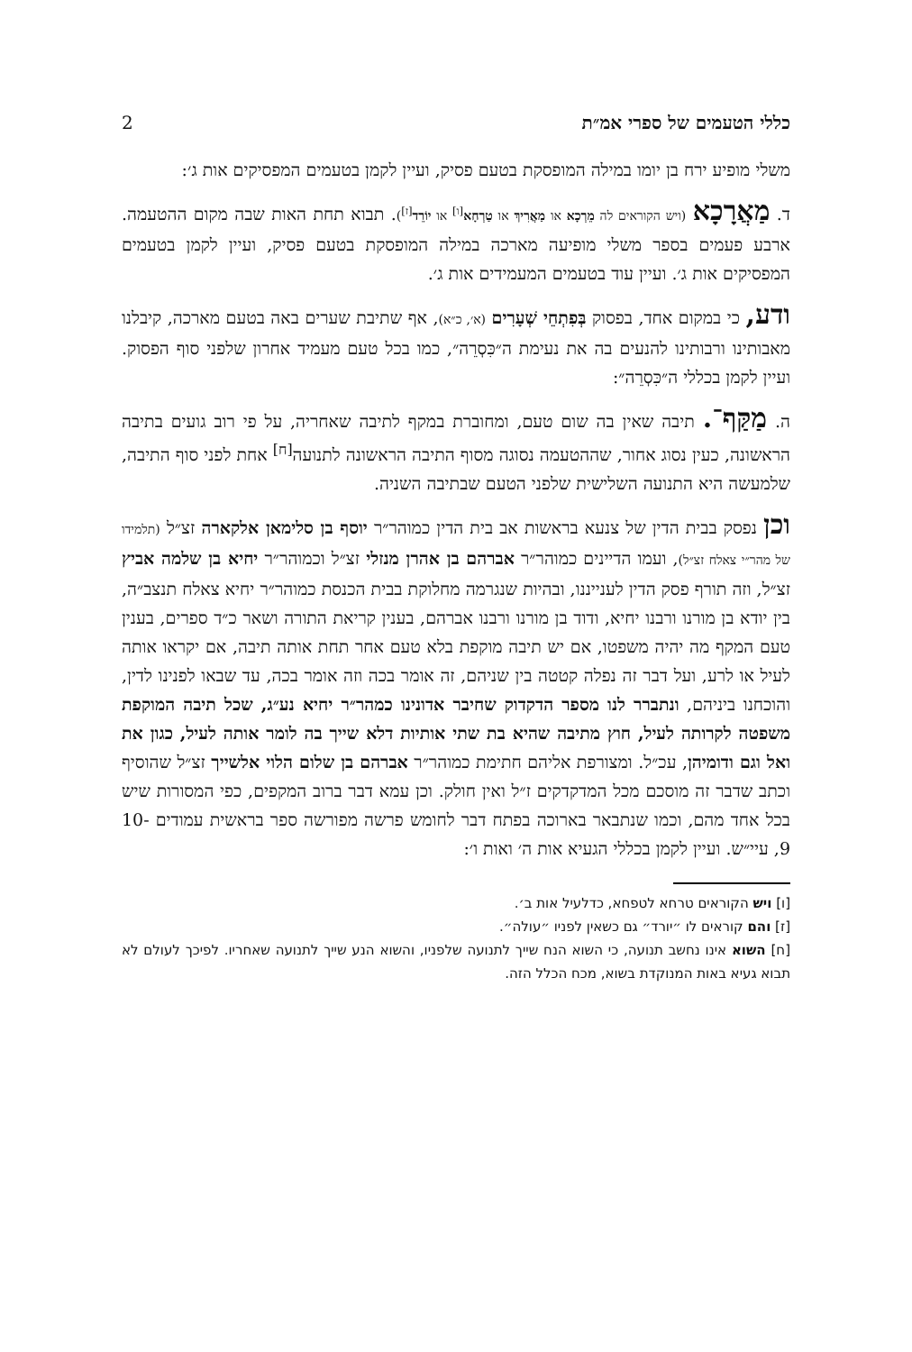כללי הטעמים של ספרי אמ״ת 2
משלי מופיע ירח בן יומו במילה המופסקת בטעם פסיק, ועיין לקמן בטעמים המפסיקים אות ג׳:
ד. מַאֲרָכָא (ויש הקוראים לה מֵרְכָא או מַאֲרִיךְ או טַרְחָא<sup>[ו]</sup> או יוֹרֵד<sup>[ז]</sup>). תבוא תחת האות שבה מקום ההטעמה. ארבע פעמים בספר משלי מופיעה מארכה במילה המופסקת בטעם פסיק, ועיין לקמן בטעמים המפסיקים אות ג׳. ועיין עוד בטעמים המעמידים אות ג׳.
ודע, כי במקום אחד, בפסוק בְּפִתְחֵי שְׁעָרִים (א׳, כ״א), אף שתיבת שערים באה בטעם מארכה, קיבלנו מאבותינו ורבותינו להנעים בה את נעימת ה״כִּסְרֵה״, כמו בכל טעם מעמיד אחרון שלפני סוף הפסוק. ועיין לקמן בכללי ה״כִּסְרֵה״:
ה. מַקַּף־. תיבה שאין בה שום טעם, ומחוברת במקף לתיבה שאחריה, על פי רוב גועים בתיבה הראשונה, כעין נסוג אחור, שההטעמה נסוגה מסוף התיבה הראשונה לתנועה<sup>[ח]</sup> אחת לפני סוף התיבה, שלמעשה היא התנועה השלישית שלפני הטעם שבתיבה השניה.
וכן נפסק בבית הדין של צנעא בראשות אב בית הדין כמוהר״ר יוסף בן סלימאן אלקארה זצ״ל (תלמידו של מהר״י צאלח זצ״ל), ועמו הדיינים כמוהר״ר אברהם בן אהרן מנזלי זצ״ל וכמוהר״ר יחיא בן שלמה אביץ זצ״ל, וזה תורף פסק הדין לענייננו, ובהיות שנגרמה מחלוקת בבית הכנסת כמוהר״ר יחיא צאלח תנצב״ה, בין יודא בן מורנו ורבנו יחיא, ודוד בן מורנו ורבנו אברהם, בענין קריאת התורה ושאר כ״ד ספרים, בענין טעם המקף מה יהיה משפטו, אם יש תיבה מוקפת בלא טעם אחר תחת אותה תיבה, אם יקראו אותה לעיל או לרע, ועל דבר זה נפלה קטטה בין שניהם, זה אומר בכה וזה אומר בכה, עד שבאו לפנינו לדין, והוכחנו ביניהם, ונתברר לנו מספר הדקדוק שחיבר אדונינו כמהר״ר יחיא נע״ג, שכל תיבה המוקפת משפטה לקרותה לעיל, חוץ מתיבה שהיא בת שתי אותיות דלא שייך בה לומר אותה לעיל, כגון את ואל וגם ודומיהן, עכ״ל. ומצורפת אליהם חתימת כמוהר״ר אברהם בן שלום הלוי אלשייך זצ״ל שהוסיף וכתב שדבר זה מוסכם מכל המדקדקים ז״ל ואין חולק. וכן עמא דבר ברוב המקפים, כפי המסורות שיש בכל אחד מהם, וכמו שנתבאר בארוכה בפתח דבר לחומש פרשה מפורשה ספר בראשית עמודים 10-9, עיי״ש. ועיין לקמן בכללי הגעיא אות ה׳ ואות ו׳:
[ו] ויש הקוראים טרחא לטפחא, כדלעיל אות ב׳.
[ז] והם קוראים לו ״יורד״ גם כשאין לפניו ״עולה״.
[ח] השוא אינו נחשב תנועה, כי השוא הנח שייך לתנועה שלפניו, והשוא הנע שייך לתנועה שאחריו. לפיכך לעולם לא תבוא געיא באות המנוקדת בשוא, מכח הכלל הזה.